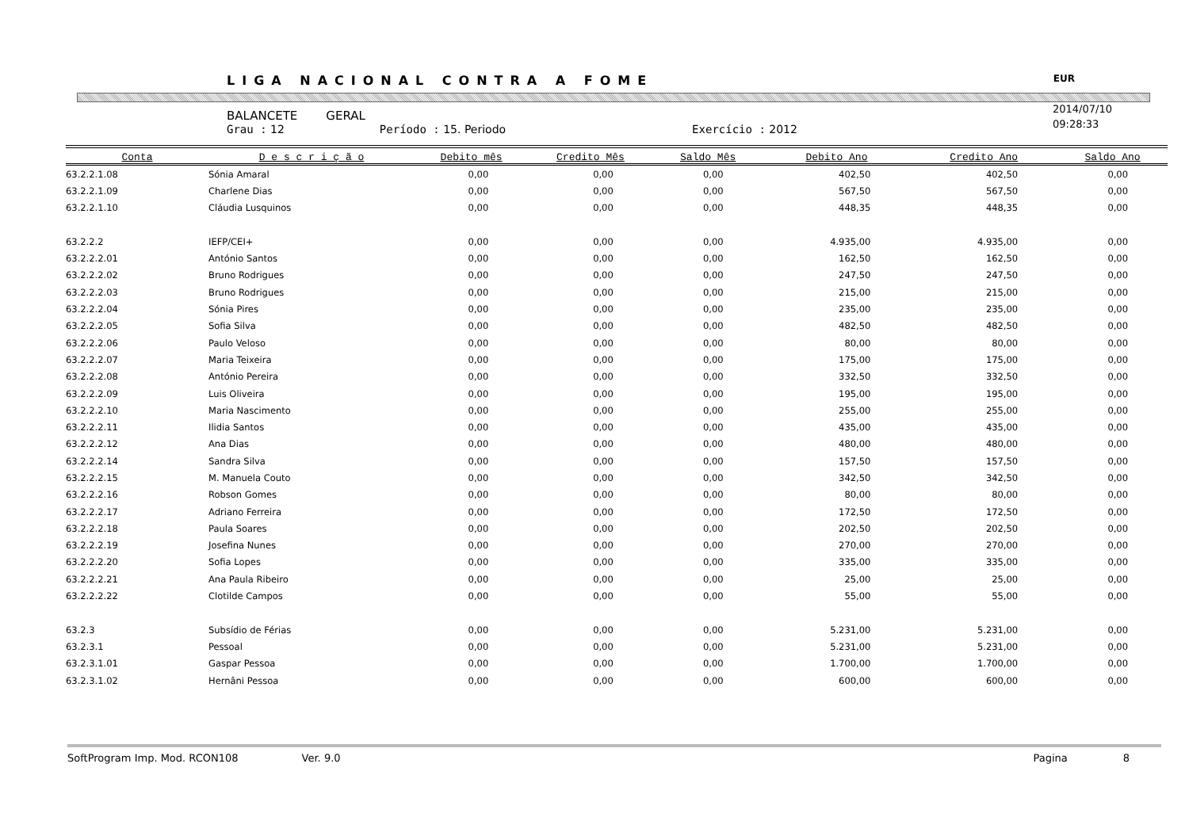LIGA NACIONAL CONTRA A FOME EUR
2014/07/10
09:28:33
BALANCETE GERAL
Grau : 12 Período : 15. Periodo Exercício : 2012
| Conta | D e s c r i ç ã o | Debito mês | Credito Mês | Saldo Mês | Debito Ano | Credito Ano | Saldo Ano |
| --- | --- | --- | --- | --- | --- | --- | --- |
| 63.2.2.1.08 | Sónia Amaral | 0,00 | 0,00 | 0,00 | 402,50 | 402,50 | 0,00 |
| 63.2.2.1.09 | Charlene Dias | 0,00 | 0,00 | 0,00 | 567,50 | 567,50 | 0,00 |
| 63.2.2.1.10 | Cláudia Lusquinos | 0,00 | 0,00 | 0,00 | 448,35 | 448,35 | 0,00 |
| 63.2.2.2 | IEFP/CEI+ | 0,00 | 0,00 | 0,00 | 4.935,00 | 4.935,00 | 0,00 |
| 63.2.2.2.01 | António Santos | 0,00 | 0,00 | 0,00 | 162,50 | 162,50 | 0,00 |
| 63.2.2.2.02 | Bruno Rodrigues | 0,00 | 0,00 | 0,00 | 247,50 | 247,50 | 0,00 |
| 63.2.2.2.03 | Bruno Rodrigues | 0,00 | 0,00 | 0,00 | 215,00 | 215,00 | 0,00 |
| 63.2.2.2.04 | Sónia Pires | 0,00 | 0,00 | 0,00 | 235,00 | 235,00 | 0,00 |
| 63.2.2.2.05 | Sofia Silva | 0,00 | 0,00 | 0,00 | 482,50 | 482,50 | 0,00 |
| 63.2.2.2.06 | Paulo Veloso | 0,00 | 0,00 | 0,00 | 80,00 | 80,00 | 0,00 |
| 63.2.2.2.07 | Maria Teixeira | 0,00 | 0,00 | 0,00 | 175,00 | 175,00 | 0,00 |
| 63.2.2.2.08 | António Pereira | 0,00 | 0,00 | 0,00 | 332,50 | 332,50 | 0,00 |
| 63.2.2.2.09 | Luis Oliveira | 0,00 | 0,00 | 0,00 | 195,00 | 195,00 | 0,00 |
| 63.2.2.2.10 | Maria Nascimento | 0,00 | 0,00 | 0,00 | 255,00 | 255,00 | 0,00 |
| 63.2.2.2.11 | Ilidia Santos | 0,00 | 0,00 | 0,00 | 435,00 | 435,00 | 0,00 |
| 63.2.2.2.12 | Ana Dias | 0,00 | 0,00 | 0,00 | 480,00 | 480,00 | 0,00 |
| 63.2.2.2.14 | Sandra Silva | 0,00 | 0,00 | 0,00 | 157,50 | 157,50 | 0,00 |
| 63.2.2.2.15 | M. Manuela Couto | 0,00 | 0,00 | 0,00 | 342,50 | 342,50 | 0,00 |
| 63.2.2.2.16 | Robson Gomes | 0,00 | 0,00 | 0,00 | 80,00 | 80,00 | 0,00 |
| 63.2.2.2.17 | Adriano Ferreira | 0,00 | 0,00 | 0,00 | 172,50 | 172,50 | 0,00 |
| 63.2.2.2.18 | Paula Soares | 0,00 | 0,00 | 0,00 | 202,50 | 202,50 | 0,00 |
| 63.2.2.2.19 | Josefina Nunes | 0,00 | 0,00 | 0,00 | 270,00 | 270,00 | 0,00 |
| 63.2.2.2.20 | Sofia Lopes | 0,00 | 0,00 | 0,00 | 335,00 | 335,00 | 0,00 |
| 63.2.2.2.21 | Ana Paula Ribeiro | 0,00 | 0,00 | 0,00 | 25,00 | 25,00 | 0,00 |
| 63.2.2.2.22 | Clotilde Campos | 0,00 | 0,00 | 0,00 | 55,00 | 55,00 | 0,00 |
| 63.2.3 | Subsídio de Férias | 0,00 | 0,00 | 0,00 | 5.231,00 | 5.231,00 | 0,00 |
| 63.2.3.1 | Pessoal | 0,00 | 0,00 | 0,00 | 5.231,00 | 5.231,00 | 0,00 |
| 63.2.3.1.01 | Gaspar Pessoa | 0,00 | 0,00 | 0,00 | 1.700,00 | 1.700,00 | 0,00 |
| 63.2.3.1.02 | Hernâni Pessoa | 0,00 | 0,00 | 0,00 | 600,00 | 600,00 | 0,00 |
SoftProgram Imp. Mod. RCON108 Ver. 9.0 Pagina 8